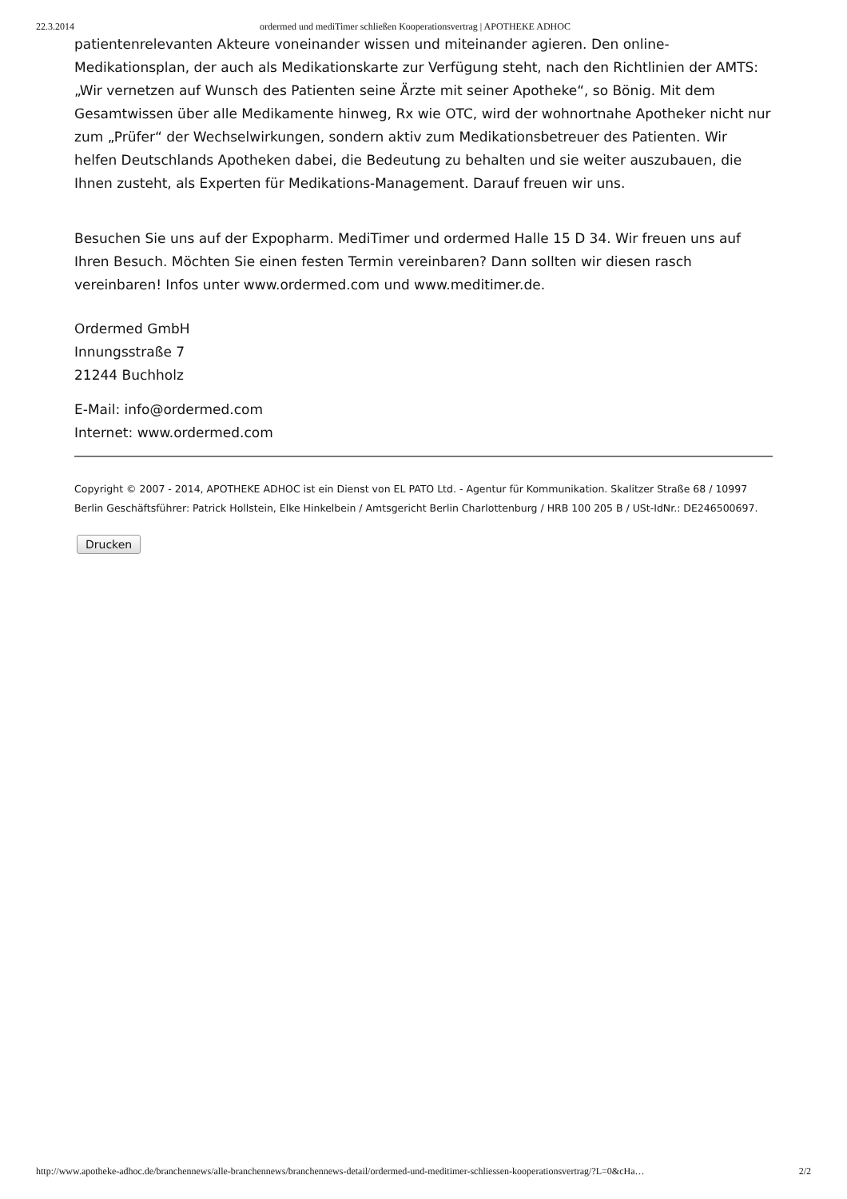22.3.2014 ordermed und mediTimer schließen Kooperationsvertrag | APOTHEKE ADHOC
patientenrelevanten Akteure voneinander wissen und miteinander agieren. Den online-Medikationsplan, der auch als Medikationskarte zur Verfügung steht, nach den Richtlinien der AMTS: „Wir vernetzen auf Wunsch des Patienten seine Ärzte mit seiner Apotheke“, so Bönig. Mit dem Gesamtwissen über alle Medikamente hinweg, Rx wie OTC, wird der wohnortnahe Apotheker nicht nur zum „Prüfer“ der Wechselwirkungen, sondern aktiv zum Medikationsbetreuer des Patienten. Wir helfen Deutschlands Apotheken dabei, die Bedeutung zu behalten und sie weiter auszubauen, die Ihnen zusteht, als Experten für Medikations-Management. Darauf freuen wir uns.
Besuchen Sie uns auf der Expopharm. MediTimer und ordermed Halle 15 D 34. Wir freuen uns auf Ihren Besuch. Möchten Sie einen festen Termin vereinbaren? Dann sollten wir diesen rasch vereinbaren! Infos unter www.ordermed.com und www.meditimer.de.
Ordermed GmbH
Innungsstraße 7
21244 Buchholz
E-Mail: info@ordermed.com
Internet: www.ordermed.com
Copyright © 2007 - 2014, APOTHEKE ADHOC ist ein Dienst von EL PATO Ltd. - Agentur für Kommunikation. Skalitzer Straße 68 / 10997 Berlin Geschäftsführer: Patrick Hollstein, Elke Hinkelbein / Amtsgericht Berlin Charlottenburg / HRB 100 205 B / USt-IdNr.: DE246500697.
Drucken
http://www.apotheke-adhoc.de/branchennews/alle-branchennews/branchennews-detail/ordermed-und-meditimer-schliessen-kooperationsvertrag/?L=0&cHa… 2/2